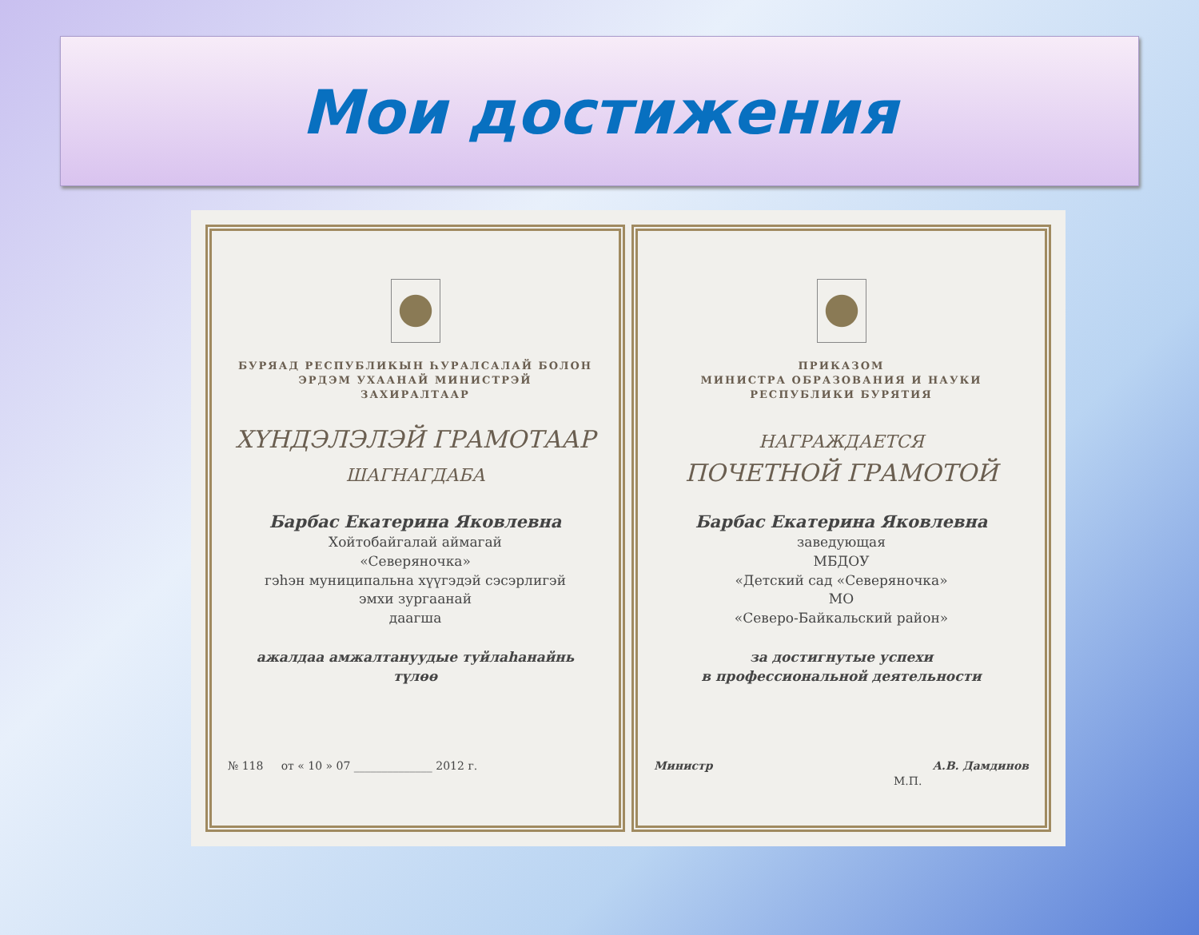Мои достижения
БУРЯАД РЕСПУБЛИКЫН ҺУРАЛСАЛАЙ БОЛОН
ЭРДЭМ УХААНАЙ МИНИСТРЭЙ
ЗАХИРАЛТААР
ХҮНДЭЛЭЛЭЙ ГРАМОТААР
ШАГНАГДАБА
Барбас Екатерина Яковлевна
Хойтобайгалай аймагай
«Северяночка»
гэһэн муниципальна хүүгэдэй сэсэрлигэй
эмхи зургаанай
даагша
ажалдаа амжалтануудые туйлаһанайнь
түлөө
№ 118 от « 10 » 07 ______________ 2012 г.
ПРИКАЗОМ
МИНИСТРА ОБРАЗОВАНИЯ И НАУКИ
РЕСПУБЛИКИ БУРЯТИЯ
НАГРАЖДАЕТСЯ
ПОЧЕТНОЙ ГРАМОТОЙ
Барбас Екатерина Яковлевна
заведующая
МБДОУ
«Детский сад «Северяночка»
МО
«Северо-Байкальский район»
за достигнутые успехи
в профессиональной деятельности
Министр А.В. Дамдинов
М.П.